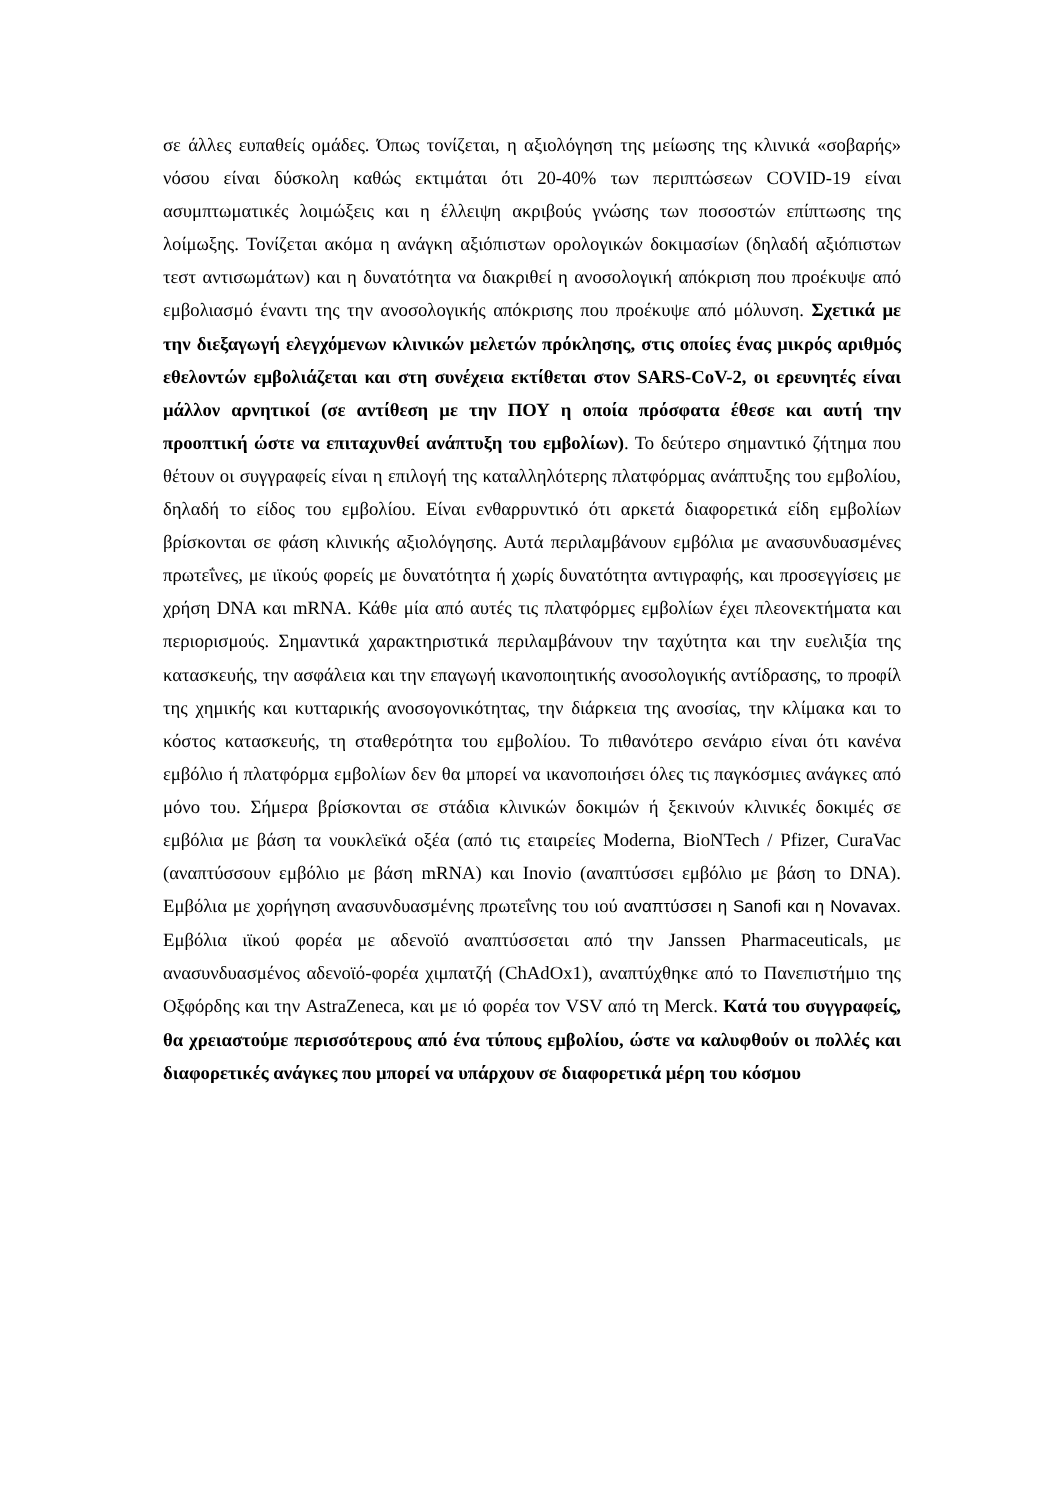σε άλλες ευπαθείς ομάδες. Όπως τονίζεται, η αξιολόγηση της μείωσης της κλινικά «σοβαρής» νόσου είναι δύσκολη καθώς εκτιμάται ότι 20-40% των περιπτώσεων COVID-19 είναι ασυμπτωματικές λοιμώξεις και η έλλειψη ακριβούς γνώσης των ποσοστών επίπτωσης της λοίμωξης. Τονίζεται ακόμα η ανάγκη αξιόπιστων ορολογικών δοκιμασίων (δηλαδή αξιόπιστων τεστ αντισωμάτων) και η δυνατότητα να διακριθεί η ανοσολογική απόκριση που προέκυψε από εμβολιασμό έναντι της την ανοσολογικής απόκρισης που προέκυψε από μόλυνση. Σχετικά με την διεξαγωγή ελεγχόμενων κλινικών μελετών πρόκλησης, στις οποίες ένας μικρός αριθμός εθελοντών εμβολιάζεται και στη συνέχεια εκτίθεται στον SARS-CoV-2, οι ερευνητές είναι μάλλον αρνητικοί (σε αντίθεση με την ΠΟΥ η οποία πρόσφατα έθεσε και αυτή την προοπτική ώστε να επιταχυνθεί ανάπτυξη του εμβολίων). Το δεύτερο σημαντικό ζήτημα που θέτουν οι συγγραφείς είναι η επιλογή της καταλληλότερης πλατφόρμας ανάπτυξης του εμβολίου, δηλαδή το είδος του εμβολίου. Είναι ενθαρρυντικό ότι αρκετά διαφορετικά είδη εμβολίων βρίσκονται σε φάση κλινικής αξιολόγησης. Αυτά περιλαμβάνουν εμβόλια με ανασυνδυασμένες πρωτεΐνες, με ιϊκούς φορείς με δυνατότητα ή χωρίς δυνατότητα αντιγραφής, και προσεγγίσεις με χρήση DNA και mRNA. Κάθε μία από αυτές τις πλατφόρμες εμβολίων έχει πλεονεκτήματα και περιορισμούς. Σημαντικά χαρακτηριστικά περιλαμβάνουν την ταχύτητα και την ευελιξία της κατασκευής, την ασφάλεια και την επαγωγή ικανοποιητικής ανοσολογικής αντίδρασης, το προφίλ της χημικής και κυτταρικής ανοσογονικότητας, την διάρκεια της ανοσίας, την κλίμακα και το κόστος κατασκευής, τη σταθερότητα του εμβολίου. Το πιθανότερο σενάριο είναι ότι κανένα εμβόλιο ή πλατφόρμα εμβολίων δεν θα μπορεί να ικανοποιήσει όλες τις παγκόσμιες ανάγκες από μόνο του. Σήμερα βρίσκονται σε στάδια κλινικών δοκιμών ή ξεκινούν κλινικές δοκιμές σε εμβόλια με βάση τα νουκλεϊκά οξέα (από τις εταιρείες Moderna, BioNTech / Pfizer, CuraVac (αναπτύσσουν εμβόλιο με βάση mRNA) και Inovio (αναπτύσσει εμβόλιο με βάση το DNA). Εμβόλια με χορήγηση ανασυνδυασμένης πρωτεΐνης του ιού αναπτύσσει η Sanofi και η Novavax. Εμβόλια ιϊκού φορέα με αδενοϊό αναπτύσσεται από την Janssen Pharmaceuticals, με ανασυνδυασμένος αδενοϊό-φορέα χιμπατζή (ChAdOx1), αναπτύχθηκε από το Πανεπιστήμιο της Οξφόρδης και την AstraZeneca, και με ιό φορέα τον VSV από τη Merck. Κατά του συγγραφείς, θα χρειαστούμε περισσότερους από ένα τύπους εμβολίου, ώστε να καλυφθούν οι πολλές και διαφορετικές ανάγκες που μπορεί να υπάρχουν σε διαφορετικά μέρη του κόσμου